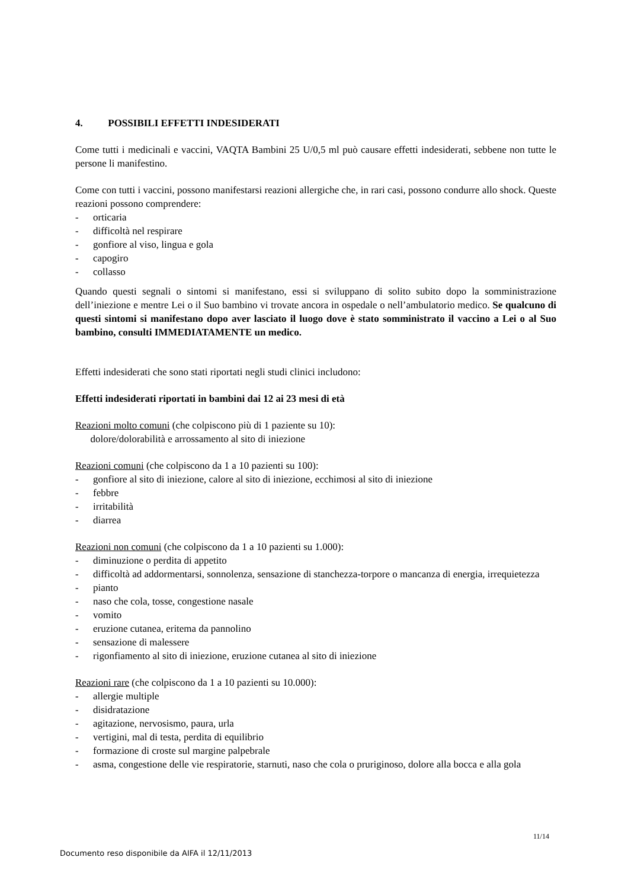4. POSSIBILI EFFETTI INDESIDERATI
Come tutti i medicinali e vaccini, VAQTA Bambini 25 U/0,5 ml può causare effetti indesiderati, sebbene non tutte le persone li manifestino.
Come con tutti i vaccini, possono manifestarsi reazioni allergiche che, in rari casi, possono condurre allo shock. Queste reazioni possono comprendere:
- orticaria
- difficoltà nel respirare
- gonfiore al viso, lingua e gola
- capogiro
- collasso
Quando questi segnali o sintomi si manifestano, essi si sviluppano di solito subito dopo la somministrazione dell’iniezione e mentre Lei o il Suo bambino vi trovate ancora in ospedale o nell’ambulatorio medico. Se qualcuno di questi sintomi si manifestano dopo aver lasciato il luogo dove è stato somministrato il vaccino a Lei o al Suo bambino, consulti IMMEDIATAMENTE un medico.
Effetti indesiderati che sono stati riportati negli studi clinici includono:
Effetti indesiderati riportati in bambini dai 12 ai 23 mesi di età
Reazioni molto comuni (che colpiscono più di 1 paziente su 10):
dolore/dolorabilità e arrossamento al sito di iniezione
Reazioni comuni (che colpiscono da 1 a 10 pazienti su 100):
- gonfiore al sito di iniezione, calore al sito di iniezione, ecchimosi al sito di iniezione
- febbre
- irritabilità
- diarrea
Reazioni non comuni (che colpiscono da 1 a 10 pazienti su 1.000):
- diminuzione o perdita di appetito
- difficoltà ad addormentarsi, sonnolenza, sensazione di stanchezza-torpore o mancanza di energia, irrequietezza
- pianto
- naso che cola, tosse, congestione nasale
- vomito
- eruzione cutanea, eritema da pannolino
- sensazione di malessere
- rigonfiamento al sito di iniezione, eruzione cutanea al sito di iniezione
Reazioni rare (che colpiscono da 1 a 10 pazienti su 10.000):
- allergie multiple
- disidratazione
- agitazione, nervosismo, paura, urla
- vertigini, mal di testa, perdita di equilibrio
- formazione di croste sul margine palpebrale
- asma, congestione delle vie respiratorie, starnuti, naso che cola o pruriginoso, dolore alla bocca e alla gola
11/14
Documento reso disponibile da AIFA il 12/11/2013